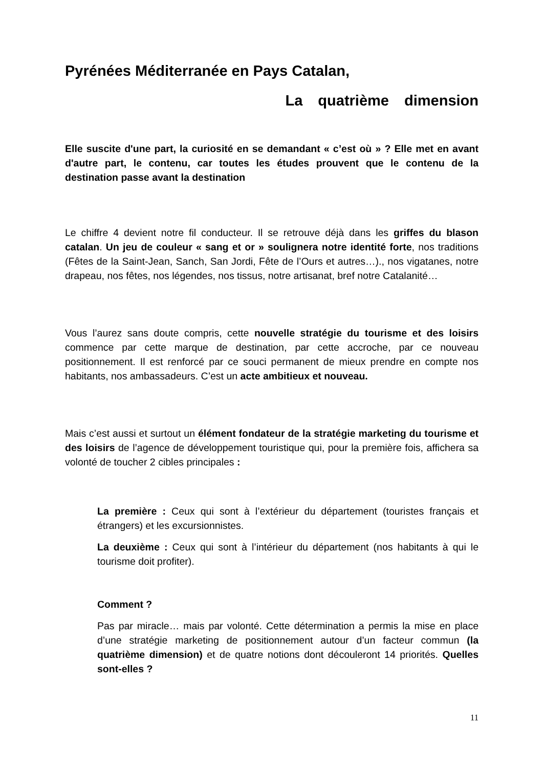Pyrénées Méditerranée en Pays Catalan,
La quatrième dimension
Elle suscite d'une part, la curiosité en se demandant « c’est où » ? Elle met en avant d'autre part, le contenu, car toutes les études prouvent que le contenu de la destination passe avant la destination
Le chiffre 4 devient notre fil conducteur. Il se retrouve déjà dans les griffes du blason catalan. Un jeu de couleur « sang et or » soulignera notre identité forte, nos traditions (Fêtes de la Saint-Jean, Sanch, San Jordi, Fête de l’Ours et autres…)., nos vigatanes, notre drapeau, nos fêtes, nos légendes, nos tissus, notre artisanat, bref notre Catalanité…
Vous l’aurez sans doute compris, cette nouvelle stratégie du tourisme et des loisirs commence par cette marque de destination, par cette accroche, par ce nouveau positionnement. Il est renforcé par ce souci permanent de mieux prendre en compte nos habitants, nos ambassadeurs. C’est un acte ambitieux et nouveau.
Mais c’est aussi et surtout un élément fondateur de la stratégie marketing du tourisme et des loisirs de l’agence de développement touristique qui, pour la première fois, affichera sa volonté de toucher 2 cibles principales :
La première : Ceux qui sont à l’extérieur du département (touristes français et étrangers) et les excursionnistes.
La deuxième : Ceux qui sont à l’intérieur du département (nos habitants à qui le tourisme doit profiter).
Comment ?
Pas par miracle… mais par volonté. Cette détermination a permis la mise en place d’une stratégie marketing de positionnement autour d’un facteur commun (la quatrième dimension) et de quatre notions dont découleront 14 priorités. Quelles sont-elles ?
11